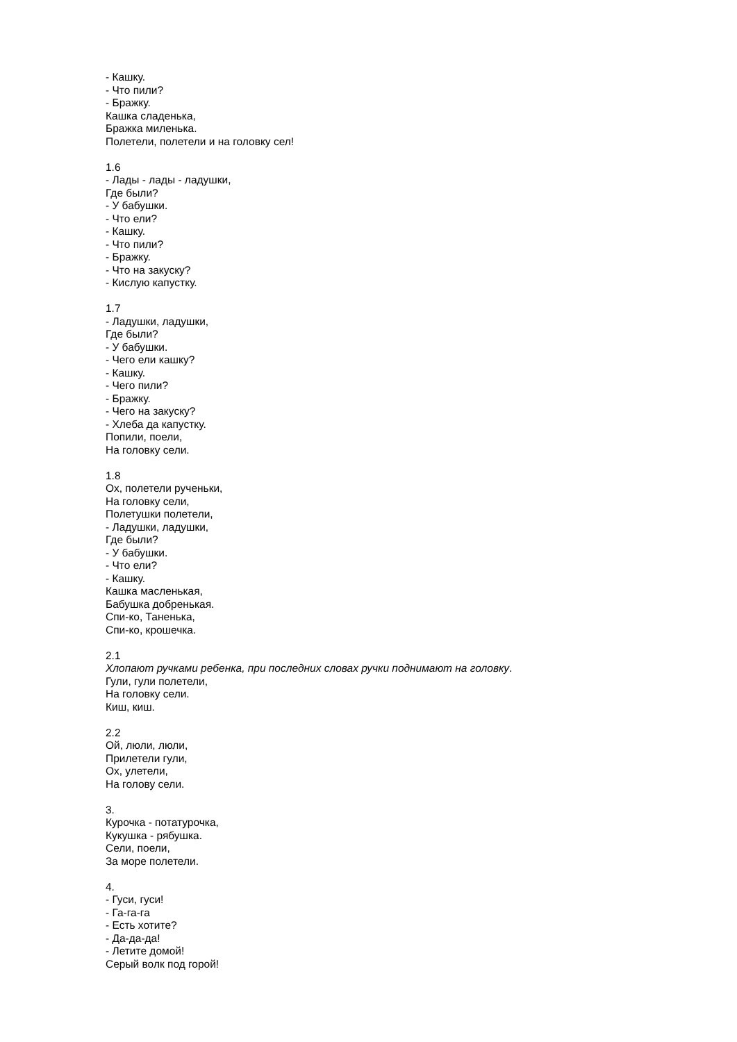- Кашку.
- Что пили?
- Бражку.
Кашка сладенька,
Бражка миленька.
Полетели, полетели и на головку сел!
1.6
- Лады - лады - ладушки,
Где были?
- У бабушки.
- Что ели?
- Кашку.
- Что пили?
- Бражку.
- Что на закуску?
- Кислую капустку.
1.7
- Ладушки, ладушки,
Где были?
- У бабушки.
- Чего ели кашку?
- Кашку.
- Чего пили?
- Бражку.
- Чего на закуску?
- Хлеба да капустку.
Попили, поели,
На головку сели.
1.8
Ох, полетели рученьки,
На головку сели,
Полетушки полетели,
- Ладушки, ладушки,
Где были?
- У бабушки.
- Что ели?
- Кашку.
Кашка масленькая,
Бабушка добренькая.
Спи-ко, Таненька,
Спи-ко, крошечка.
2.1
Хлопают ручками ребенка, при последних словах ручки поднимают на головку.
Гули, гули полетели,
На головку сели.
Киш, киш.
2.2
Ой, люли, люли,
Прилетели гули,
Ох, улетели,
На голову сели.
3.
Курочка - потатурочка,
Кукушка - рябушка.
Сели, поели,
За море полетели.
4.
- Гуси, гуси!
- Га-га-га
- Есть хотите?
- Да-да-да!
- Летите домой!
Серый волк под горой!